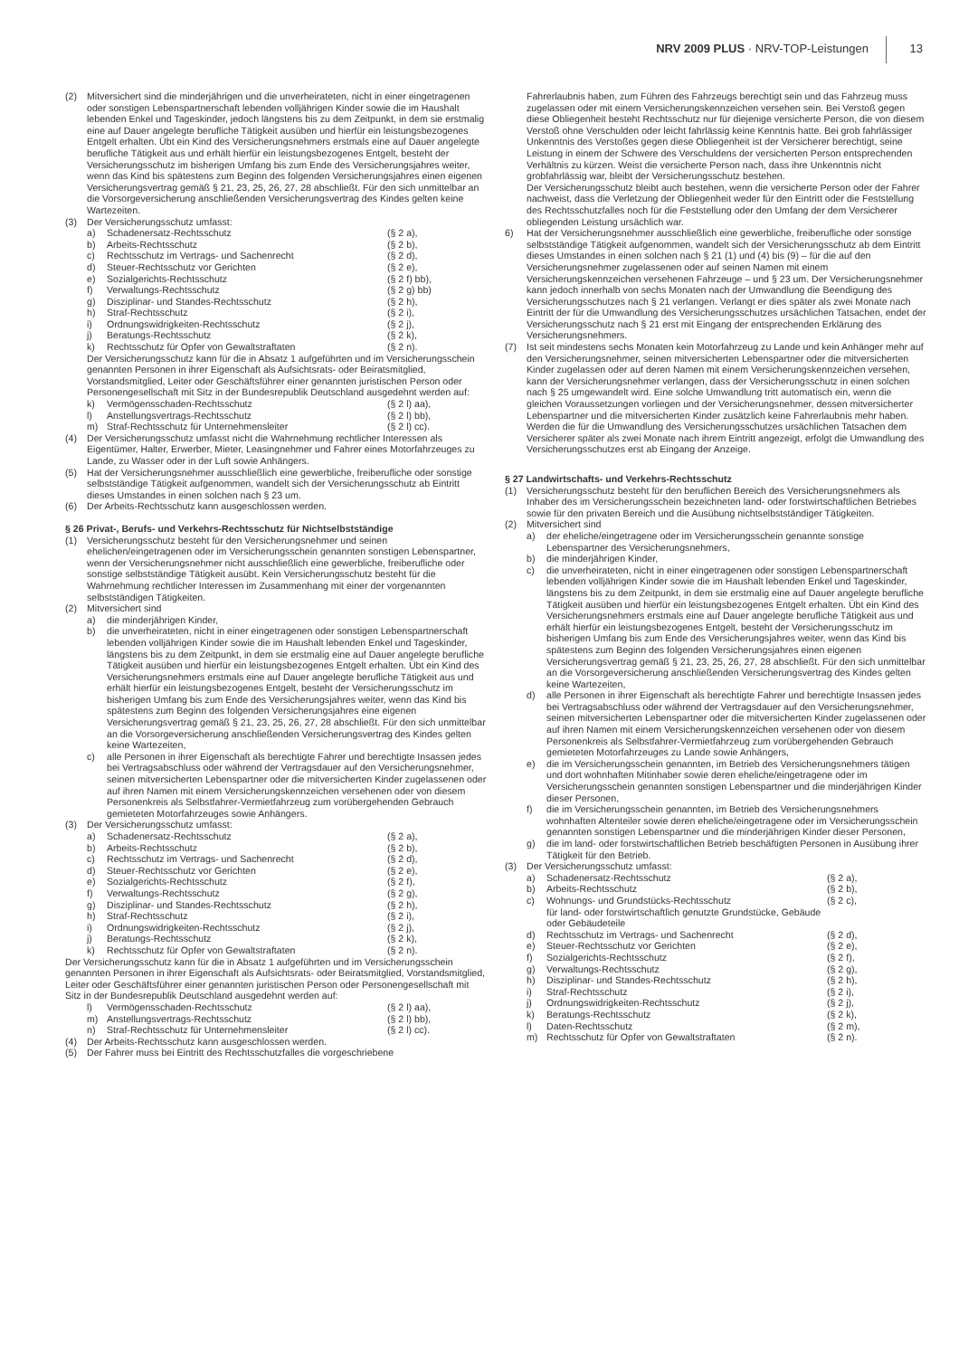NRV 2009 PLUS · NRV-TOP-Leistungen 13
(2) Mitversichert sind die minderjährigen und die unverheirateten, nicht in einer eingetragenen oder sonstigen Lebenspartnerschaft lebenden volljährigen Kinder sowie die im Haushalt lebenden Enkel und Tageskinder, jedoch längstens bis zu dem Zeitpunkt, in dem sie erstmalig eine auf Dauer angelegte berufliche Tätigkeit ausüben und hierfür ein leistungsbezogenes Entgelt erhalten. Übt ein Kind des Versicherungsnehmers erstmals eine auf Dauer angelegte berufliche Tätigkeit aus und erhält hierfür ein leistungsbezogenes Entgelt, besteht der Versicherungsschutz im bisherigen Umfang bis zum Ende des Versicherungsjahres weiter, wenn das Kind bis spätestens zum Beginn des folgenden Versicherungsjahres einen eigenen Versicherungsvertrag gemäß § 21, 23, 25, 26, 27, 28 abschließt. Für den sich unmittelbar an die Vorsorgeversicherung anschließenden Versicherungsvertrag des Kindes gelten keine Wartezeiten.
(3) Der Versicherungsschutz umfasst:
a) Schadenersatz-Rechtsschutz (§ 2 a),
b) Arbeits-Rechtsschutz (§ 2 b),
c) Rechtsschutz im Vertrags- und Sachenrecht (§ 2 d),
d) Steuer-Rechtsschutz vor Gerichten (§ 2 e),
e) Sozialgerichts-Rechtsschutz (§ 2 f) bb),
f) Verwaltungs-Rechtsschutz (§ 2 g) bb)
g) Disziplinar- und Standes-Rechtsschutz (§ 2 h),
h) Straf-Rechtsschutz (§ 2 i),
i) Ordnungswidrigkeiten-Rechtsschutz (§ 2 j),
j) Beratungs-Rechtsschutz (§ 2 k),
k) Rechtsschutz für Opfer von Gewaltstraftaten (§ 2 n).
Der Versicherungsschutz kann für die in Absatz 1 aufgeführten und im Versicherungsschein genannten Personen in ihrer Eigenschaft als Aufsichtsrats- oder Beiratsmitglied, Vorstandsmitglied, Leiter oder Geschäftsführer einer genannten juristischen Person oder Personengesellschaft mit Sitz in der Bundesrepublik Deutschland ausgedehnt werden auf:
k) Vermögensschaden-Rechtsschutz (§ 2 l) aa),
l) Anstellungsvertrags-Rechtsschutz (§ 2 l) bb),
m) Straf-Rechtsschutz für Unternehmensleiter (§ 2 l) cc).
(4) Der Versicherungsschutz umfasst nicht die Wahrnehmung rechtlicher Interessen als Eigentümer, Halter, Erwerber, Mieter, Leasingnehmer und Fahrer eines Motorfahrzeuges zu Lande, zu Wasser oder in der Luft sowie Anhängers.
(5) Hat der Versicherungsnehmer ausschließlich eine gewerbliche, freiberufliche oder sonstige selbstständige Tätigkeit aufgenommen, wandelt sich der Versicherungsschutz ab Eintritt dieses Umstandes in einen solchen nach § 23 um.
(6) Der Arbeits-Rechtsschutz kann ausgeschlossen werden.
§ 26 Privat-, Berufs- und Verkehrs-Rechtsschutz für Nichtselbstständige
(1) Versicherungsschutz besteht für den Versicherungsnehmer und seinen ehelichen/eingetragenen oder im Versicherungsschein genannten sonstigen Lebenspartner, wenn der Versicherungsnehmer nicht ausschließlich eine gewerbliche, freiberufliche oder sonstige selbstständige Tätigkeit ausübt. Kein Versicherungsschutz besteht für die Wahrnehmung rechtlicher Interessen im Zusammenhang mit einer der vorgenannten selbstständigen Tätigkeiten.
(2) Mitversichert sind
a) die minderjährigen Kinder,
b) die unverheirateten, nicht in einer eingetragenen oder sonstigen Lebenspartnerschaft lebenden volljährigen Kinder sowie die im Haushalt lebenden Enkel und Tageskinder, längstens bis zu dem Zeitpunkt, in dem sie erstmalig eine auf Dauer angelegte berufliche Tätigkeit ausüben und hierfür ein leistungsbezogenes Entgelt erhalten. Übt ein Kind des Versicherungsnehmers erstmals eine auf Dauer angelegte berufliche Tätigkeit aus und erhält hierfür ein leistungsbezogenes Entgelt, besteht der Versicherungsschutz im bisherigen Umfang bis zum Ende des Versicherungsjahres weiter, wenn das Kind bis spätestens zum Beginn des folgenden Versicherungsjahres eine eigenen Versicherungsvertrag gemäß § 21, 23, 25, 26, 27, 28 abschließt. Für den sich unmittelbar an die Vorsorgeversicherung anschließenden Versicherungsvertrag des Kindes gelten keine Wartezeiten,
c) alle Personen in ihrer Eigenschaft als berechtigte Fahrer und berechtigte Insassen jedes bei Vertragsabschluss oder während der Vertragsdauer auf den Versicherungsnehmer, seinen mitversicherten Lebenspartner oder die mitversicherten Kinder zugelassenen oder auf ihren Namen mit einem Versicherungskennzeichen versehenen oder von diesem Personenkreis als Selbstfahrer-Vermietfahrzeug zum vorübergehenden Gebrauch gemieteten Motorfahrzeuges sowie Anhängers.
(3) Der Versicherungsschutz umfasst:
a) Schadenersatz-Rechtsschutz (§ 2 a),
b) Arbeits-Rechtsschutz (§ 2 b),
c) Rechtsschutz im Vertrags- und Sachenrecht (§ 2 d),
d) Steuer-Rechtsschutz vor Gerichten (§ 2 e),
e) Sozialgerichts-Rechtsschutz (§ 2 f),
f) Verwaltungs-Rechtsschutz (§ 2 g),
g) Disziplinar- und Standes-Rechtsschutz (§ 2 h),
h) Straf-Rechtsschutz (§ 2 i),
i) Ordnungswidrigkeiten-Rechtsschutz (§ 2 j),
j) Beratungs-Rechtsschutz (§ 2 k),
k) Rechtsschutz für Opfer von Gewaltstraftaten (§ 2 n).
Der Versicherungsschutz kann für die in Absatz 1 aufgeführten und im Versicherungsschein genannten Personen in ihrer Eigenschaft als Aufsichtsrats- oder Beiratsmitglied, Vorstandsmitglied, Leiter oder Geschäftsführer einer genannten juristischen Person oder Personengesellschaft mit Sitz in der Bundesrepublik Deutschland ausgedehnt werden auf:
l) Vermögensschaden-Rechtsschutz (§ 2 l) aa),
m) Anstellungsvertrags-Rechtsschutz (§ 2 l) bb),
n) Straf-Rechtsschutz für Unternehmensleiter (§ 2 l) cc).
(4) Der Arbeits-Rechtsschutz kann ausgeschlossen werden.
(5) Der Fahrer muss bei Eintritt des Rechtsschutzfalles die vorgeschriebene
Fahrerlaubnis haben, zum Führen des Fahrzeugs berechtigt sein und das Fahrzeug muss zugelassen oder mit einem Versicherungskennzeichen versehen sein. Bei Verstoß gegen diese Obliegenheit besteht Rechtsschutz nur für diejenige versicherte Person, die von diesem Verstoß ohne Verschulden oder leicht fahrlässig keine Kenntnis hatte. Bei grob fahrlässiger Unkenntnis des Verstoßes gegen diese Obliegenheit ist der Versicherer berechtigt, seine Leistung in einem der Schwere des Verschuldens der versicherten Person entsprechenden Verhältnis zu kürzen. Weist die versicherte Person nach, dass ihre Unkenntnis nicht grobfahrlässig war, bleibt der Versicherungsschutz bestehen.
Der Versicherungsschutz bleibt auch bestehen, wenn die versicherte Person oder der Fahrer nachweist, dass die Verletzung der Obliegenheit weder für den Eintritt oder die Feststellung des Rechtsschutzfalles noch für die Feststellung oder den Umfang der dem Versicherer obliegenden Leistung ursächlich war.
6) Hat der Versicherungsnehmer ausschließlich eine gewerbliche, freiberufliche oder sonstige selbstständige Tätigkeit aufgenommen, wandelt sich der Versicherungsschutz ab dem Eintritt dieses Umstandes in einen solchen nach § 21 (1) und (4) bis (9) – für die auf den Versicherungsnehmer zugelassenen oder auf seinen Namen mit einem Versicherungskennzeichen versehenen Fahrzeuge – und § 23 um. Der Versicherungsnehmer kann jedoch innerhalb von sechs Monaten nach der Umwandlung die Beendigung des Versicherungsschutzes nach § 21 verlangen. Verlangt er dies später als zwei Monate nach Eintritt der für die Umwandlung des Versicherungsschutzes ursächlichen Tatsachen, endet der Versicherungsschutz nach § 21 erst mit Eingang der entsprechenden Erklärung des Versicherungsnehmers.
(7) Ist seit mindestens sechs Monaten kein Motorfahrzeug zu Lande und kein Anhänger mehr auf den Versicherungsnehmer, seinen mitversicherten Lebenspartner oder die mitversicherten Kinder zugelassen oder auf deren Namen mit einem Versicherungskennzeichen versehen, kann der Versicherungsnehmer verlangen, dass der Versicherungsschutz in einen solchen nach § 25 umgewandelt wird. Eine solche Umwandlung tritt automatisch ein, wenn die gleichen Voraussetzungen vorliegen und der Versicherungsnehmer, dessen mitversicherter Lebenspartner und die mitversicherten Kinder zusätzlich keine Fahrerlaubnis mehr haben. Werden die für die Umwandlung des Versicherungsschutzes ursächlichen Tatsachen dem Versicherer später als zwei Monate nach ihrem Eintritt angezeigt, erfolgt die Umwandlung des Versicherungsschutzes erst ab Eingang der Anzeige.
§ 27 Landwirtschafts- und Verkehrs-Rechtsschutz
(1) Versicherungsschutz besteht für den beruflichen Bereich des Versicherungsnehmers als Inhaber des im Versicherungsschein bezeichneten land- oder forstwirtschaftlichen Betriebes sowie für den privaten Bereich und die Ausübung nichtselbstständiger Tätigkeiten.
(2) Mitversichert sind
a) der eheliche/eingetragene oder im Versicherungsschein genannte sonstige Lebenspartner des Versicherungsnehmers,
b) die minderjährigen Kinder,
c) die unverheirateten, nicht in einer eingetragenen oder sonstigen Lebenspartnerschaft lebenden volljährigen Kinder sowie die im Haushalt lebenden Enkel und Tageskinder, längstens bis zu dem Zeitpunkt, in dem sie erstmalig eine auf Dauer angelegte berufliche Tätigkeit ausüben und hierfür ein leistungsbezogenes Entgelt erhalten. Übt ein Kind des Versicherungsnehmers erstmals eine auf Dauer angelegte berufliche Tätigkeit aus und erhält hierfür ein leistungsbezogenes Entgelt, besteht der Versicherungsschutz im bisherigen Umfang bis zum Ende des Versicherungsjahres weiter, wenn das Kind bis spätestens zum Beginn des folgenden Versicherungsjahres einen eigenen Versicherungsvertrag gemäß § 21, 23, 25, 26, 27, 28 abschließt. Für den sich unmittelbar an die Vorsorgeversicherung anschließenden Versicherungsvertrag des Kindes gelten keine Wartezeiten,
d) alle Personen in ihrer Eigenschaft als berechtigte Fahrer und berechtigte Insassen jedes bei Vertragsabschluss oder während der Vertragsdauer auf den Versicherungsnehmer, seinen mitversicherten Lebenspartner oder die mitversicherten Kinder zugelassenen oder auf ihren Namen mit einem Versicherungskennzeichen versehenen oder von diesem Personenkreis als Selbstfahrer-Vermietfahrzeug zum vorübergehenden Gebrauch gemieteten Motorfahrzeuges zu Lande sowie Anhängers,
e) die im Versicherungsschein genannten, im Betrieb des Versicherungsnehmers tätigen und dort wohnhaften Mitinhaber sowie deren eheliche/eingetragene oder im Versicherungsschein genannten sonstigen Lebenspartner und die minderjährigen Kinder dieser Personen,
f) die im Versicherungsschein genannten, im Betrieb des Versicherungsnehmers wohnhaften Altenteiler sowie deren eheliche/eingetragene oder im Versicherungsschein genannten sonstigen Lebenspartner und die minderjährigen Kinder dieser Personen,
g) die im land- oder forstwirtschaftlichen Betrieb beschäftigten Personen in Ausübung ihrer Tätigkeit für den Betrieb.
(3) Der Versicherungsschutz umfasst:
a) Schadenersatz-Rechtsschutz (§ 2 a),
b) Arbeits-Rechtsschutz (§ 2 b),
c) Wohnungs- und Grundstücks-Rechtsschutz
für land- oder forstwirtschaftlich genutzte Grundstücke, Gebäude oder Gebäudeteile (§ 2 c),
d) Rechtsschutz im Vertrags- und Sachenrecht (§ 2 d),
e) Steuer-Rechtsschutz vor Gerichten (§ 2 e),
f) Sozialgerichts-Rechtsschutz (§ 2 f),
g) Verwaltungs-Rechtsschutz (§ 2 g),
h) Disziplinar- und Standes-Rechtsschutz (§ 2 h),
i) Straf-Rechtsschutz (§ 2 i),
j) Ordnungswidrigkeiten-Rechtsschutz (§ 2 j),
k) Beratungs-Rechtsschutz (§ 2 k),
l) Daten-Rechtsschutz (§ 2 m),
m) Rechtsschutz für Opfer von Gewaltstraftaten (§ 2 n).